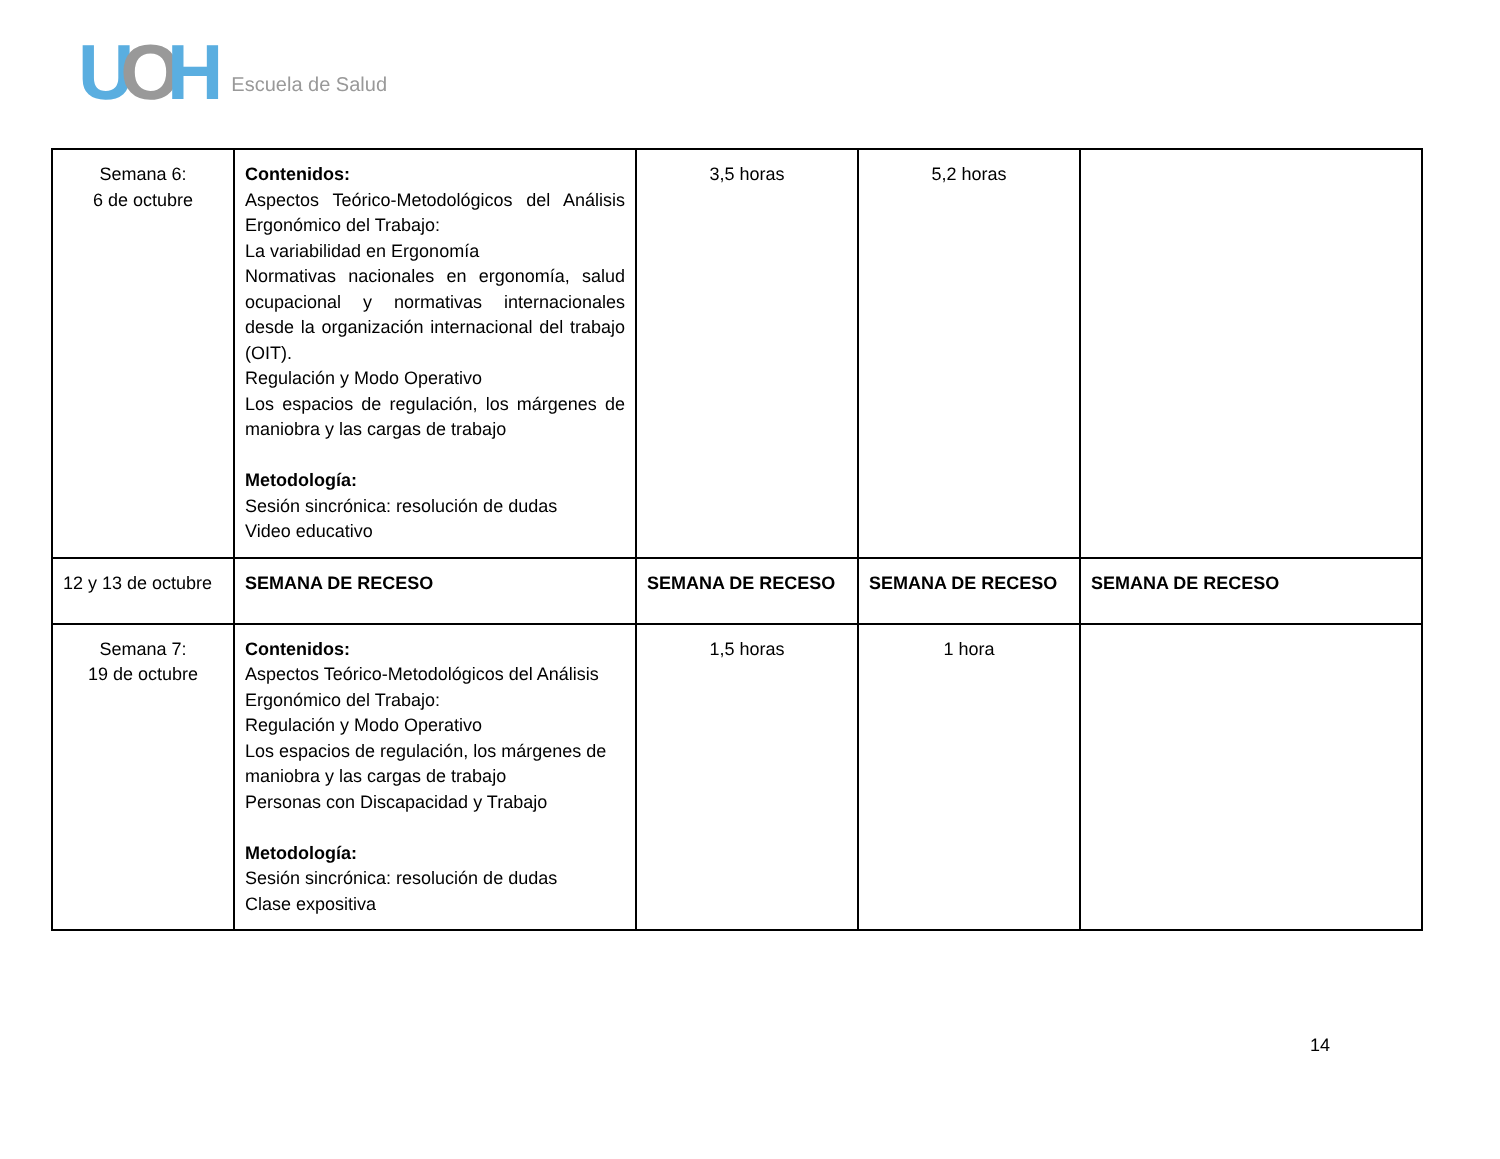UOH Escuela de Salud
| Semana 6: 6 de octubre | Contenidos: Aspectos Teórico-Metodológicos del Análisis Ergonómico del Trabajo: La variabilidad en Ergonomía Normativas nacionales en ergonomía, salud ocupacional y normativas internacionales desde la organización internacional del trabajo (OIT). Regulación y Modo Operativo Los espacios de regulación, los márgenes de maniobra y las cargas de trabajo Metodología: Sesión sincrónica: resolución de dudas Video educativo | 3,5 horas | 5,2 horas | |
| 12 y 13 de octubre | SEMANA DE RECESO | SEMANA DE RECESO | SEMANA DE RECESO | SEMANA DE RECESO |
| Semana 7: 19 de octubre | Contenidos: Aspectos Teórico-Metodológicos del Análisis Ergonómico del Trabajo: Regulación y Modo Operativo Los espacios de regulación, los márgenes de maniobra y las cargas de trabajo Personas con Discapacidad y Trabajo Metodología: Sesión sincrónica: resolución de dudas Clase expositiva | 1,5 horas | 1 hora | |
14